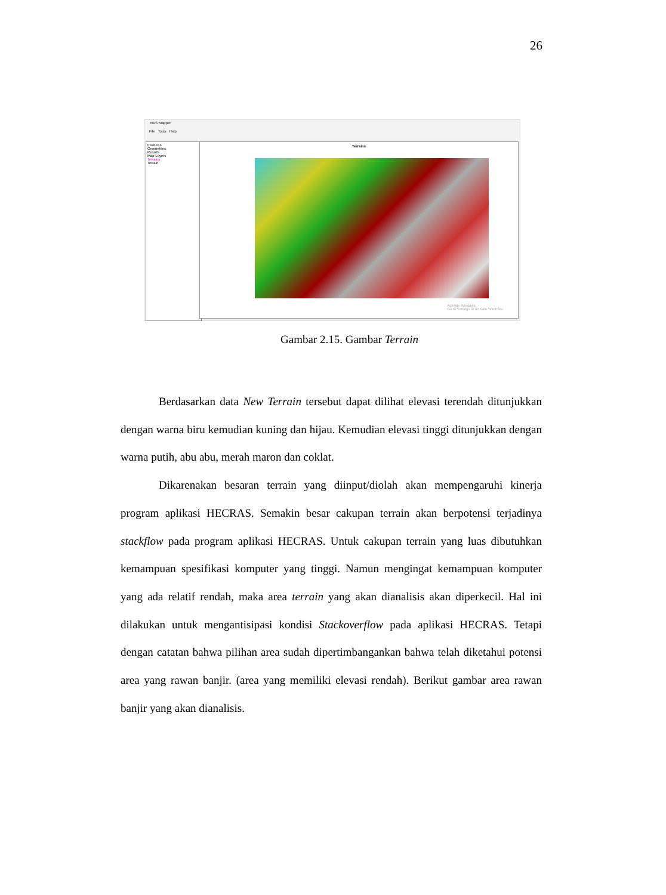26
RAS Mapper
File Tools Help
Features
Geometries
Results
Map Layers
Terrains
Terrain
Terrains
Activate Windows
Go to Settings to activate Windows.
Gambar 2.15. Gambar Terrain
Berdasarkan data New Terrain tersebut dapat dilihat elevasi terendah ditunjukkan dengan warna biru kemudian kuning dan hijau. Kemudian elevasi tinggi ditunjukkan dengan warna putih, abu abu, merah maron dan coklat.
Dikarenakan besaran terrain yang diinput/diolah akan mempengaruhi kinerja program aplikasi HECRAS. Semakin besar cakupan terrain akan berpotensi terjadinya stackflow pada program aplikasi HECRAS. Untuk cakupan terrain yang luas dibutuhkan kemampuan spesifikasi komputer yang tinggi. Namun mengingat kemampuan komputer yang ada relatif rendah, maka area terrain yang akan dianalisis akan diperkecil. Hal ini dilakukan untuk mengantisipasi kondisi Stackoverflow pada aplikasi HECRAS. Tetapi dengan catatan bahwa pilihan area sudah dipertimbangankan bahwa telah diketahui potensi area yang rawan banjir. (area yang memiliki elevasi rendah). Berikut gambar area rawan banjir yang akan dianalisis.